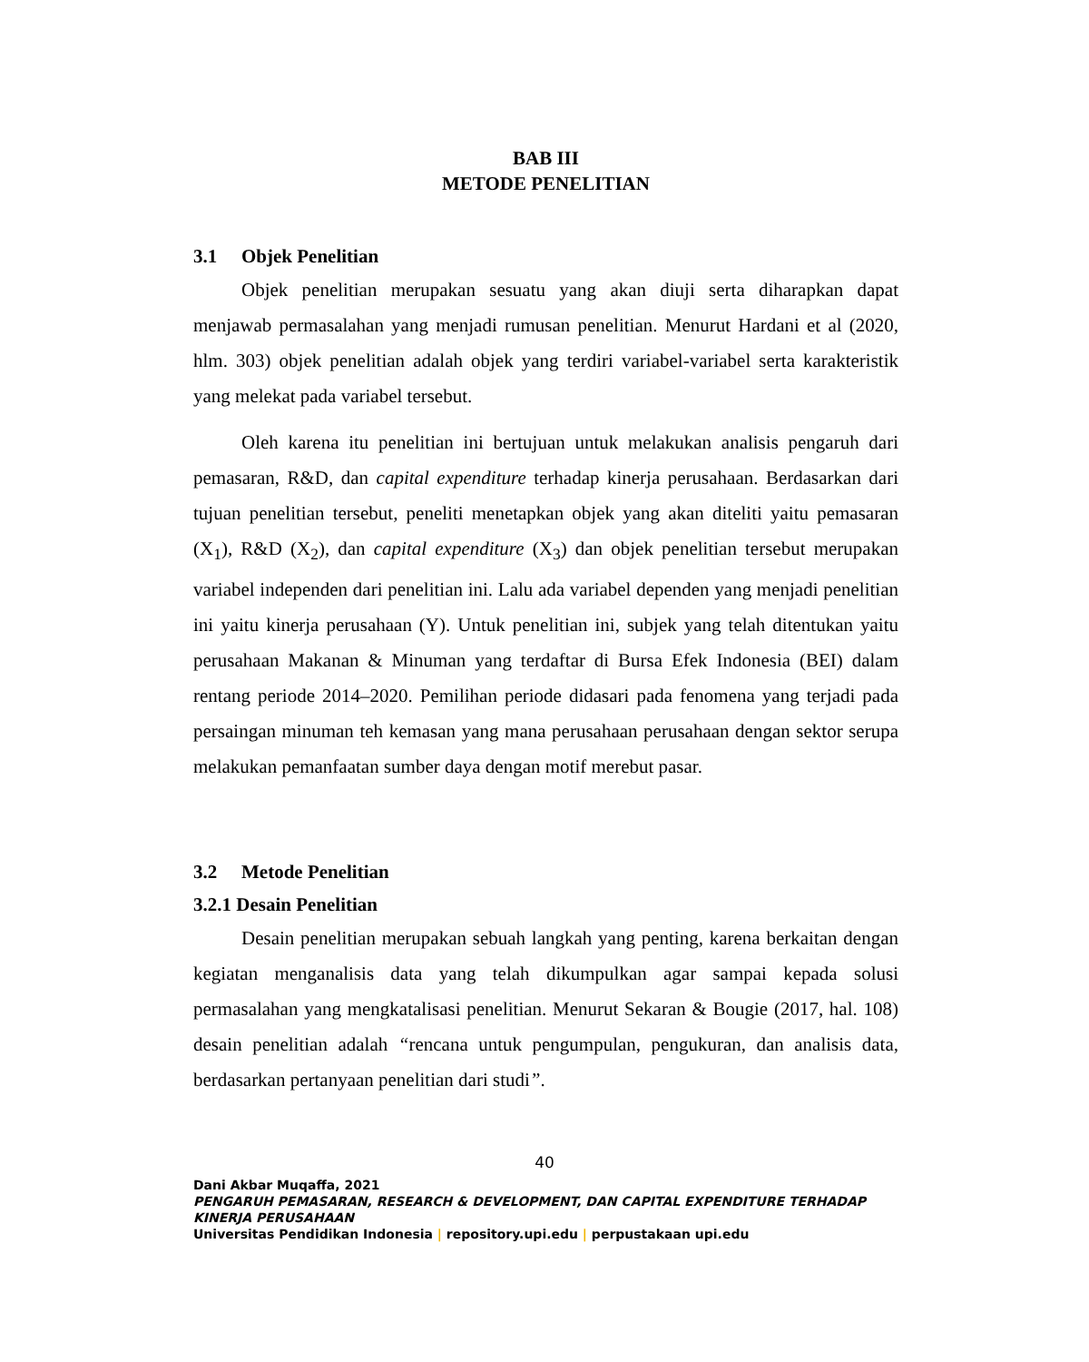BAB III
METODE PENELITIAN
3.1 Objek Penelitian
Objek penelitian merupakan sesuatu yang akan diuji serta diharapkan dapat menjawab permasalahan yang menjadi rumusan penelitian. Menurut Hardani et al (2020, hlm. 303) objek penelitian adalah objek yang terdiri variabel-variabel serta karakteristik yang melekat pada variabel tersebut.
Oleh karena itu penelitian ini bertujuan untuk melakukan analisis pengaruh dari pemasaran, R&D, dan capital expenditure terhadap kinerja perusahaan. Berdasarkan dari tujuan penelitian tersebut, peneliti menetapkan objek yang akan diteliti yaitu pemasaran (X<sub>1</sub>), R&D (X<sub>2</sub>), dan capital expenditure (X<sub>3</sub>) dan objek penelitian tersebut merupakan variabel independen dari penelitian ini. Lalu ada variabel dependen yang menjadi penelitian ini yaitu kinerja perusahaan (Y). Untuk penelitian ini, subjek yang telah ditentukan yaitu perusahaan Makanan & Minuman yang terdaftar di Bursa Efek Indonesia (BEI) dalam rentang periode 2014–2020. Pemilihan periode didasari pada fenomena yang terjadi pada persaingan minuman teh kemasan yang mana perusahaan perusahaan dengan sektor serupa melakukan pemanfaatan sumber daya dengan motif merebut pasar.
3.2 Metode Penelitian
3.2.1 Desain Penelitian
Desain penelitian merupakan sebuah langkah yang penting, karena berkaitan dengan kegiatan menganalisis data yang telah dikumpulkan agar sampai kepada solusi permasalahan yang mengkatalisasi penelitian. Menurut Sekaran & Bougie (2017, hal. 108) desain penelitian adalah “rencana untuk pengumpulan, pengukuran, dan analisis data, berdasarkan pertanyaan penelitian dari studi”.
40
Dani Akbar Muqaffa, 2021
PENGARUH PEMASARAN, RESEARCH & DEVELOPMENT, DAN CAPITAL EXPENDITURE TERHADAP KINERJA PERUSAHAAN
Universitas Pendidikan Indonesia | repository.upi.edu | perpustakaan upi.edu